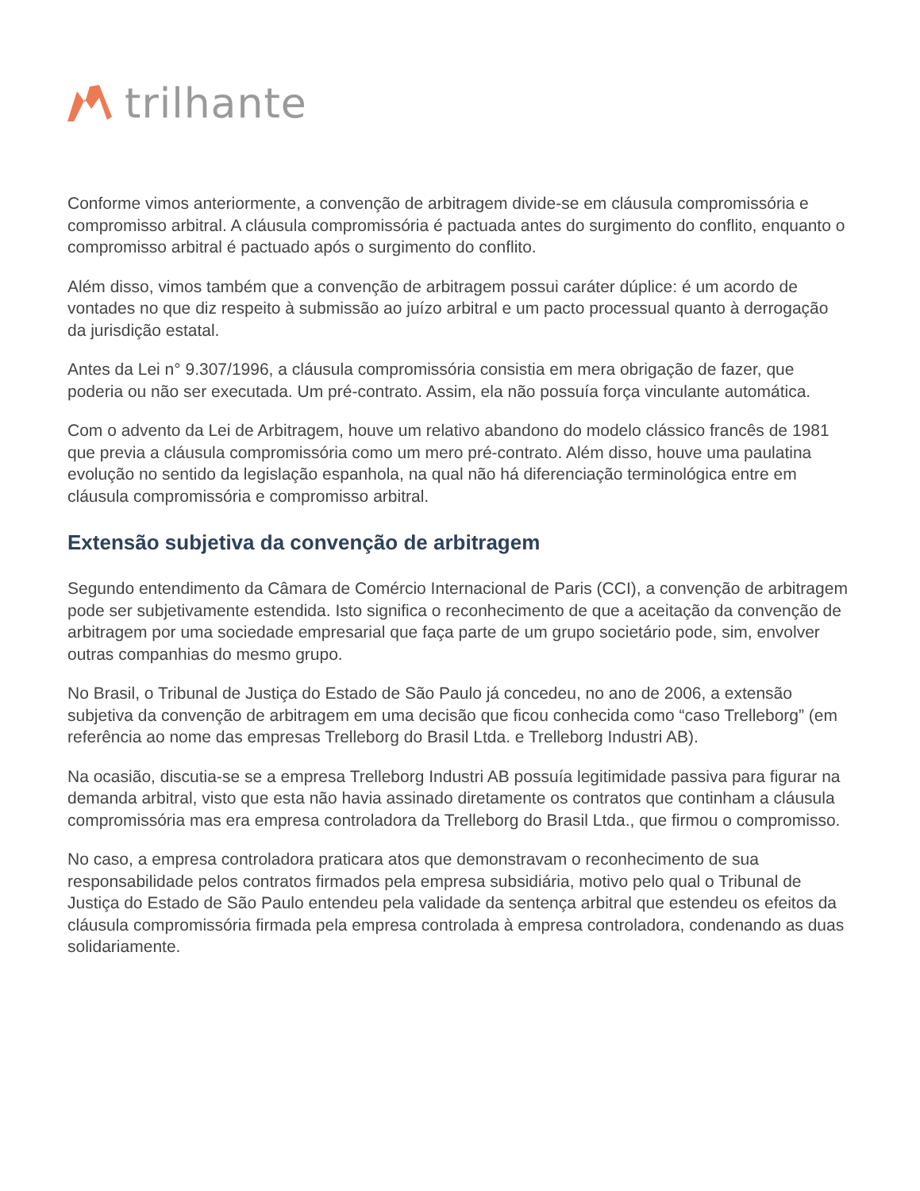trilhante
Conforme vimos anteriormente, a convenção de arbitragem divide-se em cláusula compromissória e compromisso arbitral. A cláusula compromissória é pactuada antes do surgimento do conflito, enquanto o compromisso arbitral é pactuado após o surgimento do conflito.
Além disso, vimos também que a convenção de arbitragem possui caráter dúplice: é um acordo de vontades no que diz respeito à submissão ao juízo arbitral e um pacto processual quanto à derrogação da jurisdição estatal.
Antes da Lei n° 9.307/1996, a cláusula compromissória consistia em mera obrigação de fazer, que poderia ou não ser executada. Um pré-contrato. Assim, ela não possuía força vinculante automática.
Com o advento da Lei de Arbitragem, houve um relativo abandono do modelo clássico francês de 1981 que previa a cláusula compromissória como um mero pré-contrato. Além disso, houve uma paulatina evolução no sentido da legislação espanhola, na qual não há diferenciação terminológica entre em cláusula compromissória e compromisso arbitral.
Extensão subjetiva da convenção de arbitragem
Segundo entendimento da Câmara de Comércio Internacional de Paris (CCI), a convenção de arbitragem pode ser subjetivamente estendida. Isto significa o reconhecimento de que a aceitação da convenção de arbitragem por uma sociedade empresarial que faça parte de um grupo societário pode, sim, envolver outras companhias do mesmo grupo.
No Brasil, o Tribunal de Justiça do Estado de São Paulo já concedeu, no ano de 2006, a extensão subjetiva da convenção de arbitragem em uma decisão que ficou conhecida como “caso Trelleborg” (em referência ao nome das empresas Trelleborg do Brasil Ltda. e Trelleborg Industri AB).
Na ocasião, discutia-se se a empresa Trelleborg Industri AB possuía legitimidade passiva para figurar na demanda arbitral, visto que esta não havia assinado diretamente os contratos que continham a cláusula compromissória mas era empresa controladora da Trelleborg do Brasil Ltda., que firmou o compromisso.
No caso, a empresa controladora praticara atos que demonstravam o reconhecimento de sua responsabilidade pelos contratos firmados pela empresa subsidiária, motivo pelo qual o Tribunal de Justiça do Estado de São Paulo entendeu pela validade da sentença arbitral que estendeu os efeitos da cláusula compromissória firmada pela empresa controlada à empresa controladora, condenando as duas solidariamente.